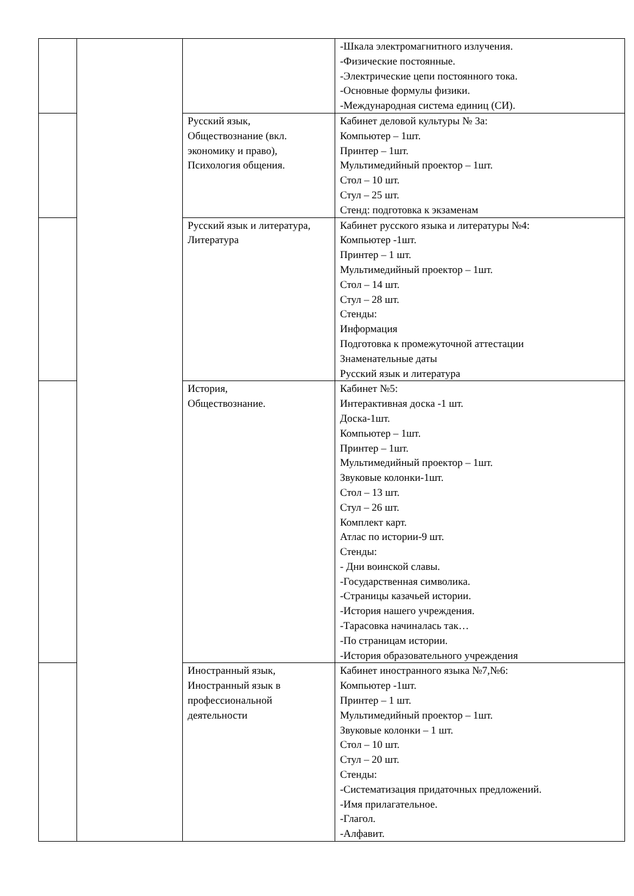| | | | -Шкала электромагнитного излучения. -Физические постоянные. -Электрические цепи постоянного тока. -Основные формулы физики. -Международная система единиц (СИ). |
| | | Русский язык, Обществознание (вкл. экономику и право), Психология общения. | Кабинет деловой культуры № 3а: Компьютер – 1шт. Принтер – 1шт. Мультимедийный проектор – 1шт. Стол – 10 шт. Стул – 25 шт. Стенд: подготовка к экзаменам |
| | | Русский язык и литература, Литература | Кабинет русского языка и литературы №4: Компьютер -1шт. Принтер – 1 шт. Мультимедийный проектор – 1шт. Стол – 14 шт. Стул – 28 шт. Стенды: Информация Подготовка к промежуточной аттестации Знаменательные даты Русский язык и литература |
| | | История, Обществознание. | Кабинет №5: Интерактивная доска -1 шт. Доска-1шт. Компьютер – 1шт. Принтер – 1шт. Мультимедийный проектор – 1шт. Звуковые колонки-1шт. Стол – 13 шт. Стул – 26 шт. Комплект карт. Атлас по истории-9 шт. Стенды: - Дни воинской славы. -Государственная символика. -Страницы казачьей истории. -История нашего учреждения. -Тарасовка начиналась так… -По страницам истории. -История образовательного учреждения |
| | | Иностранный язык, Иностранный язык в профессиональной деятельности | Кабинет иностранного языка №7,№6: Компьютер -1шт. Принтер – 1 шт. Мультимедийный проектор – 1шт. Звуковые колонки – 1 шт. Стол – 10 шт. Стул – 20 шт. Стенды: -Систематизация придаточных предложений. -Имя прилагательное. -Глагол. -Алфавит. |